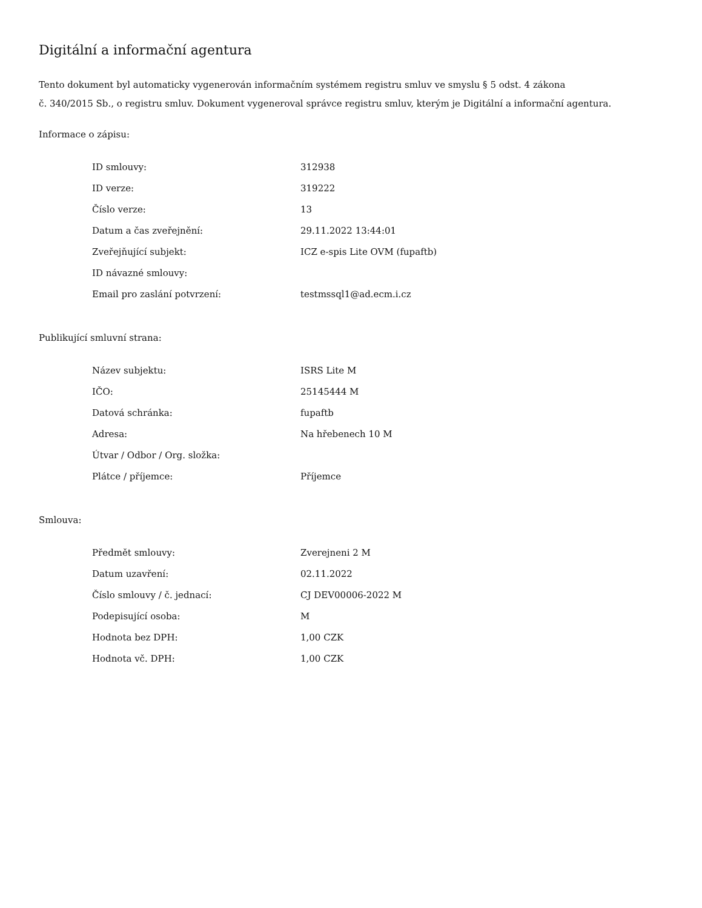Digitální a informační agentura
Tento dokument byl automaticky vygenerován informačním systémem registru smluv ve smyslu § 5 odst. 4 zákona
č. 340/2015 Sb., o registru smluv. Dokument vygeneroval správce registru smluv, kterým je Digitální a informační agentura.
Informace o zápisu:
| ID smlouvy: | 312938 |
| ID verze: | 319222 |
| Číslo verze: | 13 |
| Datum a čas zveřejnění: | 29.11.2022 13:44:01 |
| Zveřejňující subjekt: | ICZ e-spis Lite OVM (fupaftb) |
| ID návazné smlouvy: | |
| Email pro zaslání potvrzení: | testmssql1@ad.ecm.i.cz |
Publikující smluvní strana:
| Název subjektu: | ISRS Lite M |
| IČO: | 25145444 M |
| Datová schránka: | fupaftb |
| Adresa: | Na hřebenech 10 M |
| Útvar / Odbor / Org. složka: | |
| Plátce / příjemce: | Příjemce |
Smlouva:
| Předmět smlouvy: | Zverejneni 2 M |
| Datum uzavření: | 02.11.2022 |
| Číslo smlouvy / č. jednací: | CJ DEV00006-2022 M |
| Podepisující osoba: | M |
| Hodnota bez DPH: | 1,00 CZK |
| Hodnota vč. DPH: | 1,00 CZK |